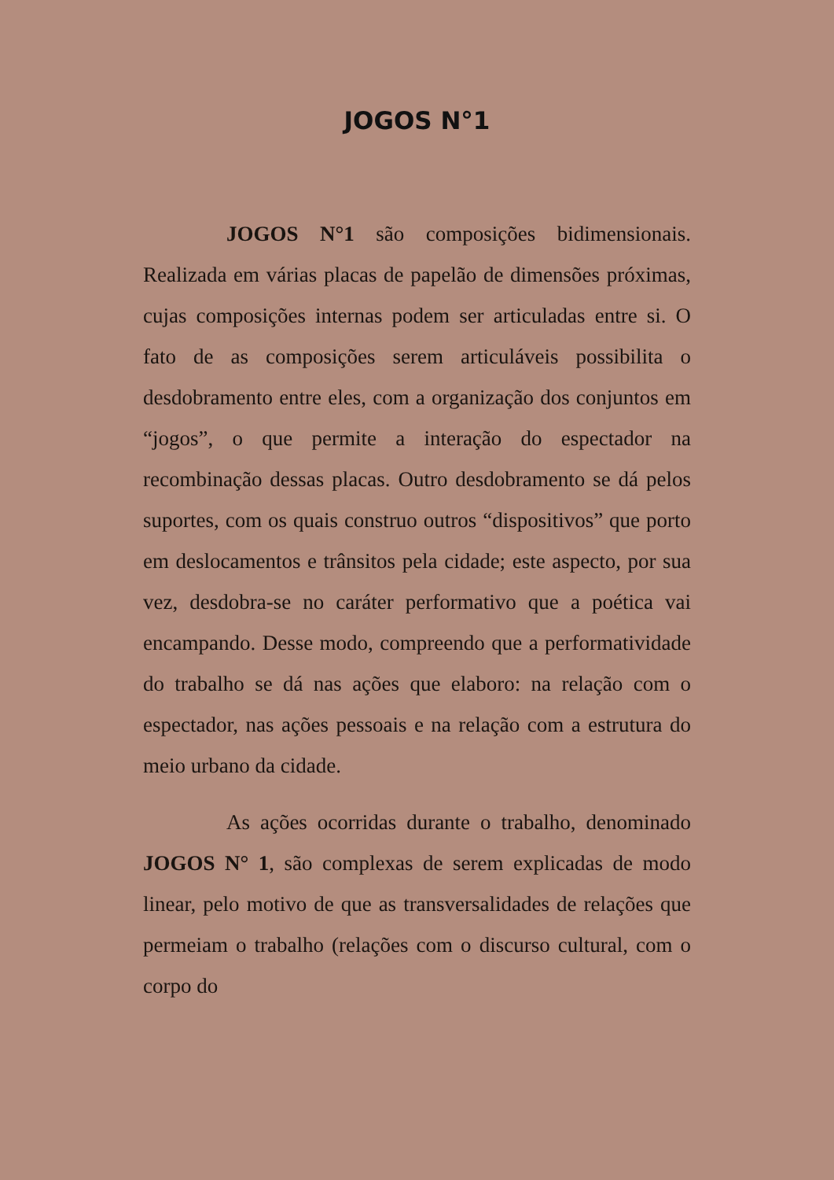JOGOS N°1
JOGOS N°1 são composições bidimensionais. Realizada em várias placas de papelão de dimensões próximas, cujas composições internas podem ser articuladas entre si. O fato de as composições serem articuláveis possibilita o desdobramento entre eles, com a organização dos conjuntos em “jogos”, o que permite a interação do espectador na recombinação dessas placas. Outro desdobramento se dá pelos suportes, com os quais construo outros “dispositivos” que porto em deslocamentos e trânsitos pela cidade; este aspecto, por sua vez, desdobra-se no caráter performativo que a poética vai encampando. Desse modo, compreendo que a performatividade do trabalho se dá nas ações que elaboro: na relação com o espectador, nas ações pessoais e na relação com a estrutura do meio urbano da cidade.
As ações ocorridas durante o trabalho, denominado JOGOS N° 1, são complexas de serem explicadas de modo linear, pelo motivo de que as transversalidades de relações que permeiam o trabalho (relações com o discurso cultural, com o corpo do